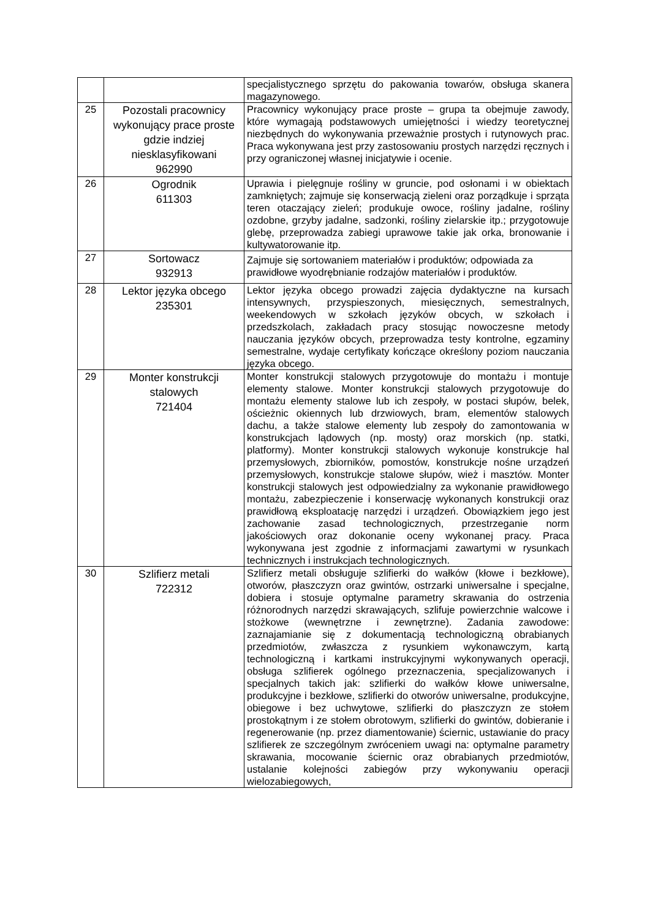| | | specjalistycznego sprzętu do pakowania towarów, obsługa skanera magazynowego. |
| 25 | Pozostali pracownicy wykonujący prace proste gdzie indziej niesklasyfikowani 962990 | Pracownicy wykonujący prace proste – grupa ta obejmuje zawody, które wymagają podstawowych umiejętności i wiedzy teoretycznej niezbędnych do wykonywania przeważnie prostych i rutynowych prac. Praca wykonywana jest przy zastosowaniu prostych narzędzi ręcznych i przy ograniczonej własnej inicjatywie i ocenie. |
| 26 | Ogrodnik 611303 | Uprawia i pielęgnuje rośliny w gruncie, pod osłonami i w obiektach zamkniętych; zajmuje się konserwacją zieleni oraz porządkuje i sprząta teren otaczający zieleń; produkuje owoce, rośliny jadalne, rośliny ozdobne, grzyby jadalne, sadzonki, rośliny zielarskie itp.; przygotowuje glebę, przeprowadza zabiegi uprawowe takie jak orka, bronowanie i kultywatorowanie itp. |
| 27 | Sortowacz 932913 | Zajmuje się sortowaniem materiałów i produktów; odpowiada za prawidłowe wyodrębnianie rodzajów materiałów i produktów. |
| 28 | Lektor języka obcego 235301 | Lektor języka obcego prowadzi zajęcia dydaktyczne na kursach intensywnych, przyspieszonych, miesięcznych, semestralnych, weekendowych w szkołach języków obcych, w szkołach i przedszkolach, zakładach pracy stosując nowoczesne metody nauczania języków obcych, przeprowadza testy kontrolne, egzaminy semestralne, wydaje certyfikaty kończące określony poziom nauczania języka obcego. |
| 29 | Monter konstrukcji stalowych 721404 | Monter konstrukcji stalowych przygotowuje do montażu i montuje elementy stalowe. Monter konstrukcji stalowych przygotowuje do montażu elementy stalowe lub ich zespoły, w postaci słupów, belek, ościeżnic okiennych lub drzwiowych, bram, elementów stalowych dachu, a także stalowe elementy lub zespoły do zamontowania w konstrukcjach lądowych (np. mosty) oraz morskich (np. statki, platformy). Monter konstrukcji stalowych wykonuje konstrukcje hal przemysłowych, zbiorników, pomostów, konstrukcje nośne urządzeń przemysłowych, konstrukcje stalowe słupów, wież i masztów. Monter konstrukcji stalowych jest odpowiedzialny za wykonanie prawidłowego montażu, zabezpieczenie i konserwację wykonanych konstrukcji oraz prawidłową eksploatację narzędzi i urządzeń. Obowiązkiem jego jest zachowanie zasad technologicznych, przestrzeganie norm jakościowych oraz dokonanie oceny wykonanej pracy. Praca wykonywana jest zgodnie z informacjami zawartymi w rysunkach technicznych i instrukcjach technologicznych. |
| 30 | Szlifierz metali 722312 | Szlifierz metali obsługuje szlifierki do wałków (kłowe i bezkłowe), otworów, płaszczyzn oraz gwintów, ostrzarki uniwersalne i specjalne, dobiera i stosuje optymalne parametry skrawania do ostrzenia różnorodnych narzędzi skrawających, szlifuje powierzchnie walcowe i stożkowe (wewnętrzne i zewnętrzne). Zadania zawodowe: zaznajamianie się z dokumentacją technologiczną obrabianych przedmiotów, zwłaszcza z rysunkiem wykonawczym, kartą technologiczną i kartkami instrukcyjnymi wykonywanych operacji, obsługa szlifierek ogólnego przeznaczenia, specjalizowanych i specjalnych takich jak: szlifierki do wałków kłowe uniwersalne, produkcyjne i bezkłowe, szlifierki do otworów uniwersalne, produkcyjne, obiegowe i bez uchwytowe, szlifierki do płaszczyzn ze stołem prostokątnym i ze stołem obrotowym, szlifierki do gwintów, dobieranie i regenerowanie (np. przez diamentowanie) ściernic, ustawianie do pracy szlifierek ze szczególnym zwróceniem uwagi na: optymalne parametry skrawania, mocowanie ściernic oraz obrabianych przedmiotów, ustalanie kolejności zabiegów przy wykonywaniu operacji wielozabiegowych, |